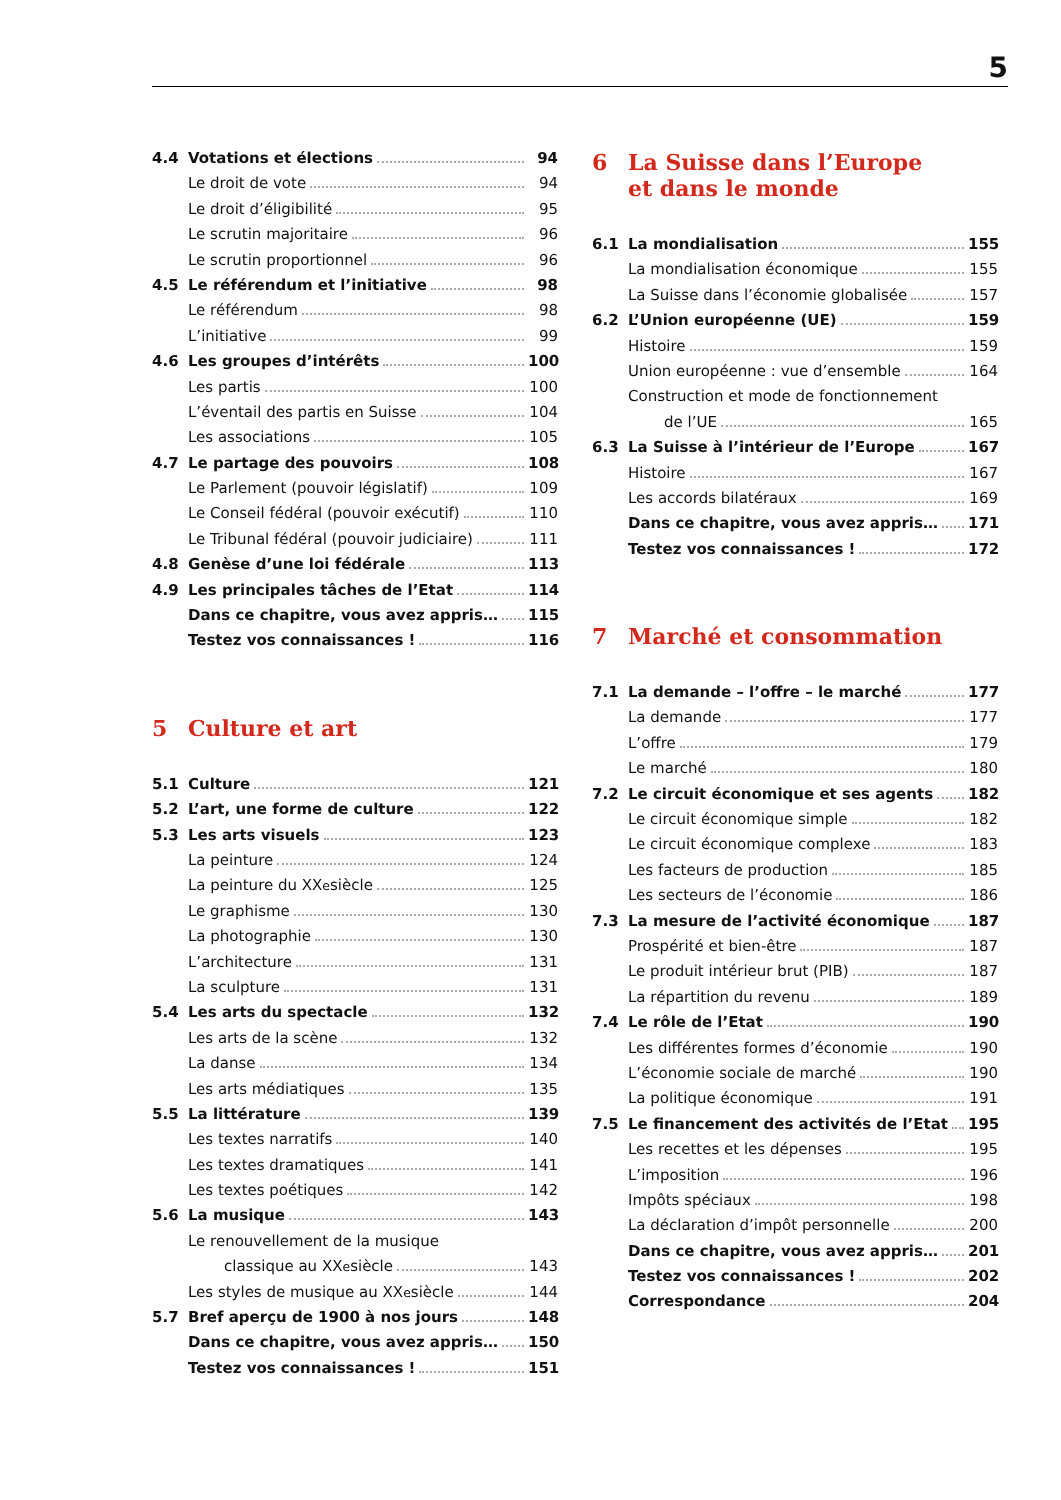5
4.4 Votations et élections 94
Le droit de vote 94
Le droit d’éligibilité 95
Le scrutin majoritaire 96
Le scrutin proportionnel 96
4.5 Le référendum et l’initiative 98
Le référendum 98
L’initiative 99
4.6 Les groupes d’intérêts 100
Les partis 100
L’éventail des partis en Suisse 104
Les associations 105
4.7 Le partage des pouvoirs 108
Le Parlement (pouvoir législatif) 109
Le Conseil fédéral (pouvoir exécutif) 110
Le Tribunal fédéral (pouvoir judiciaire) 111
4.8 Genèse d’une loi fédérale 113
4.9 Les principales tâches de l’Etat 114
Dans ce chapitre, vous avez appris… 115
Testez vos connaissances ! 116
5 Culture et art
5.1 Culture 121
5.2 L’art, une forme de culture 122
5.3 Les arts visuels 123
La peinture 124
La peinture du XX<sup>e</sup> siècle 125
Le graphisme 130
La photographie 130
L’architecture 131
La sculpture 131
5.4 Les arts du spectacle 132
Les arts de la scène 132
La danse 134
Les arts médiatiques 135
5.5 La littérature 139
Les textes narratifs 140
Les textes dramatiques 141
Les textes poétiques 142
5.6 La musique 143
Le renouvellement de la musique
classique au XX<sup>e</sup> siècle 143
Les styles de musique au XX<sup>e</sup> siècle 144
5.7 Bref aperçu de 1900 à nos jours 148
Dans ce chapitre, vous avez appris… 150
Testez vos connaissances ! 151
6 La Suisse dans l’Europe
et dans le monde
6.1 La mondialisation 155
La mondialisation économique 155
La Suisse dans l’économie globalisée 157
6.2 L’Union européenne (UE) 159
Histoire 159
Union européenne : vue d’ensemble 164
Construction et mode de fonctionnement
de l’UE 165
6.3 La Suisse à l’intérieur de l’Europe 167
Histoire 167
Les accords bilatéraux 169
Dans ce chapitre, vous avez appris… 171
Testez vos connaissances ! 172
7 Marché et consommation
7.1 La demande – l’offre – le marché 177
La demande 177
L’offre 179
Le marché 180
7.2 Le circuit économique et ses agents 182
Le circuit économique simple 182
Le circuit économique complexe 183
Les facteurs de production 185
Les secteurs de l’économie 186
7.3 La mesure de l’activité économique 187
Prospérité et bien-être 187
Le produit intérieur brut (PIB) 187
La répartition du revenu 189
7.4 Le rôle de l’Etat 190
Les différentes formes d’économie 190
L’économie sociale de marché 190
La politique économique 191
7.5 Le financement des activités de l’Etat 195
Les recettes et les dépenses 195
L’imposition 196
Impôts spéciaux 198
La déclaration d’impôt personnelle 200
Dans ce chapitre, vous avez appris… 201
Testez vos connaissances ! 202
Correspondance 204